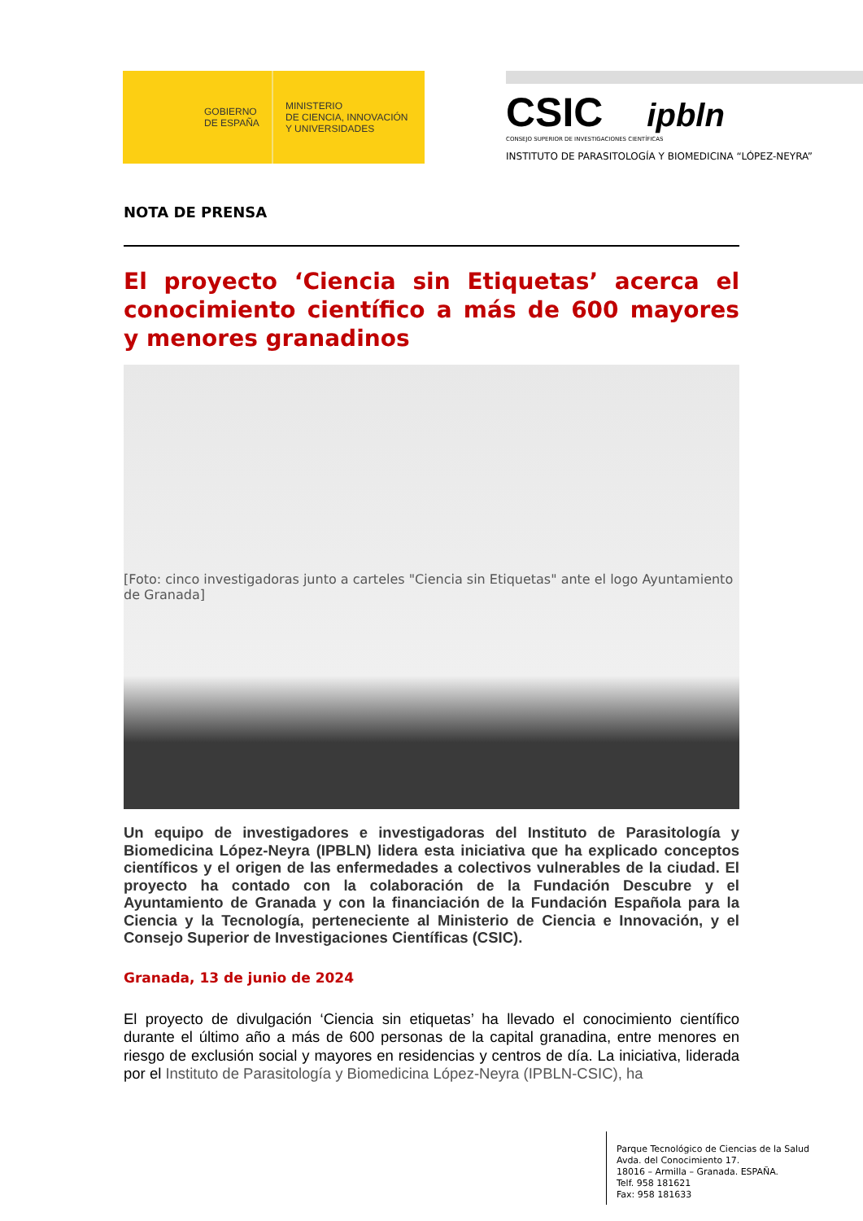GOBIERNO
DE ESPAÑA
MINISTERIO
DE CIENCIA, INNOVACIÓN
Y UNIVERSIDADES
CSIC ipbln
CONSEJO SUPERIOR DE INVESTIGACIONES CIENTÍFICAS
INSTITUTO DE PARASITOLOGÍA Y BIOMEDICINA “LÓPEZ-NEYRA”
NOTA DE PRENSA
El proyecto ‘Ciencia sin Etiquetas’ acerca el conocimiento científico a más de 600 mayores y menores granadinos
[Foto: cinco investigadoras junto a carteles "Ciencia sin Etiquetas" ante el logo Ayuntamiento de Granada]
Un equipo de investigadores e investigadoras del Instituto de Parasitología y Biomedicina López-Neyra (IPBLN) lidera esta iniciativa que ha explicado conceptos científicos y el origen de las enfermedades a colectivos vulnerables de la ciudad. El proyecto ha contado con la colaboración de la Fundación Descubre y el Ayuntamiento de Granada y con la financiación de la Fundación Española para la Ciencia y la Tecnología, perteneciente al Ministerio de Ciencia e Innovación, y el Consejo Superior de Investigaciones Científicas (CSIC).
Granada, 13 de junio de 2024
El proyecto de divulgación ‘Ciencia sin etiquetas’ ha llevado el conocimiento científico durante el último año a más de 600 personas de la capital granadina, entre menores en riesgo de exclusión social y mayores en residencias y centros de día. La iniciativa, liderada por el Instituto de Parasitología y Biomedicina López-Neyra (IPBLN-CSIC), ha
Parque Tecnológico de Ciencias de la Salud
Avda. del Conocimiento 17.
18016 – Armilla – Granada. ESPAÑA.
Telf. 958 181621
Fax: 958 181633